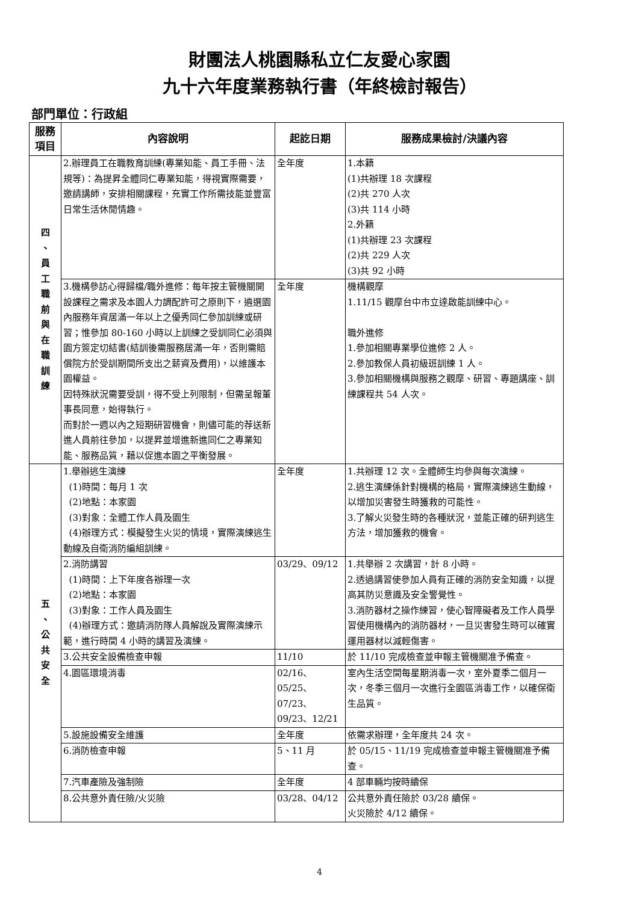財團法人桃園縣私立仁友愛心家園
九十六年度業務執行書（年終檢討報告）
部門單位：行政組
| 服務 項目 | 內容說明 | 起訖日期 | 服務成果檢討/決議內容 |
| --- | --- | --- | --- |
| 四 、 員 工 職 前 與 在 職 訓 練 | 2.辦理員工在職教育訓練(專業知能、員工手冊、法規等)：為提昇全體同仁專業知能，得視實際需要，邀請講師，安排相關課程，充實工作所需技能並豐富日常生活休閒情趣。 | 全年度 | 1.本籍 (1)共辦理 18 次課程 (2)共 270 人次 (3)共 114 小時 2.外籍 (1)共辦理 23 次課程 (2)共 229 人次 (3)共 92 小時 |
| | 3.機構參訪心得歸檔/職外進修：每年按主管機關開設課程之需求及本園人力調配許可之原則下，遴選園內服務年資居滿一年以上之優秀同仁參加訓練或研習；惟參加 80-160 小時以上訓練之受訓同仁必須與園方簽定切結書(結訓後需服務居滿一年，否則需賠償院方於受訓期間所支出之薪資及費用)，以維護本園權益。 因特殊狀況需要受訓，得不受上列限制，但需呈報董事長同意，始得執行。 而對於一週以內之短期研習機會，則儘可能的荐送新進人員前往參加，以提昇並增進新進同仁之專業知能、服務品質，藉以促進本園之平衡發展。 | 全年度 | 機構觀摩 1.11/15 觀摩台中市立達啟能訓練中心。 職外進修 1.參加相關專業學位進修 2 人。 2.參加教保人員初級班訓練 1 人。 3.參加相關機構與服務之觀摩、研習、專題講座、訓練課程共 54 人次。 |
| 五 、 公 共 安 全 | 1.舉辦逃生演練 (1)時間：每月 1 次 (2)地點：本家園 (3)對象：全體工作人員及園生 (4)辦理方式：模擬發生火災的情境，實際演練逃生動線及自衛消防編組訓練。 | 全年度 | 1.共辦理 12 次。全體師生均參與每次演練。 2.逃生演練係針對機構的格局，實際演練逃生動線，以增加災害發生時獲救的可能性。 3.了解火災發生時的各種狀況，並能正確的研判逃生方法，增加獲救的機會。 |
| | 2.消防講習 (1)時間：上下年度各辦理一次 (2)地點：本家園 (3)對象：工作人員及園生 (4)辦理方式：邀請消防隊人員解說及實際演練示範，進行時間 4 小時的講習及演練。 | 03/29、09/12 | 1.共舉辦 2 次講習，計 8 小時。 2.透過講習使參加人員有正確的消防安全知識，以提高其防災意識及安全警覺性。 3.消防器材之操作練習，使心智障礙者及工作人員學習使用機構內的消防器材，一旦災害發生時可以確實運用器材以減輕傷害。 |
| | 3.公共安全設備檢查申報 | 11/10 | 於 11/10 完成檢查並申報主管機關准予備查。 |
| | 4.園區環境消毒 | 02/16、05/25、07/23、09/23、12/21 | 室內生活空間每星期消毒一次，室外夏季二個月一次，冬季三個月一次進行全園區消毒工作，以確保衛生品質。 |
| | 5.設施設備安全維護 | 全年度 | 依需求辦理，全年度共 24 次。 |
| | 6.消防檢查申報 | 5、11 月 | 於 05/15、11/19 完成檢查並申報主管機關准予備查。 |
| | 7.汽車產險及強制險 | 全年度 | 4 部車輛均按時續保 |
| | 8.公共意外責任險/火災險 | 03/28、04/12 | 公共意外責任險於 03/28 續保。 火災險於 4/12 續保。 |
4